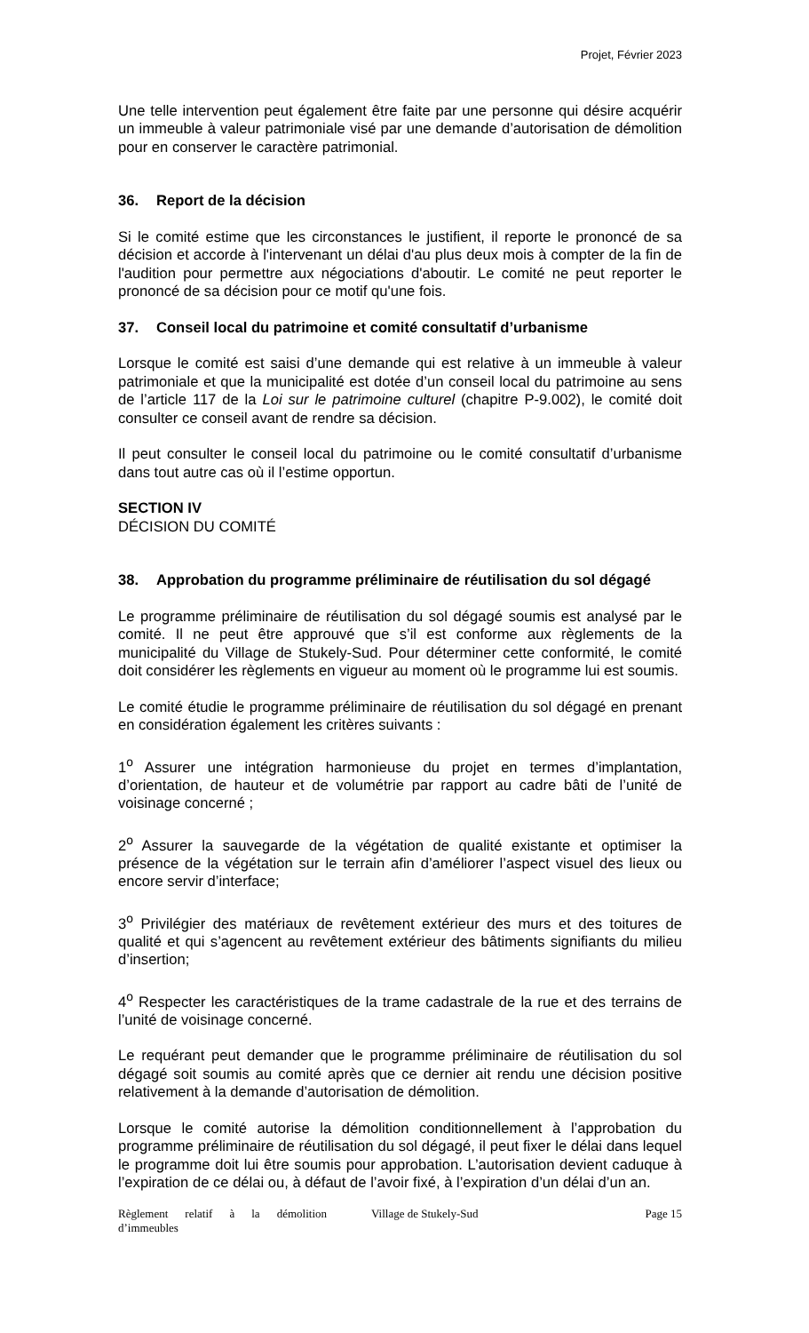Projet, Février 2023
Une telle intervention peut également être faite par une personne qui désire acquérir un immeuble à valeur patrimoniale visé par une demande d’autorisation de démolition pour en conserver le caractère patrimonial.
36. Report de la décision
Si le comité estime que les circonstances le justifient, il reporte le prononcé de sa décision et accorde à l'intervenant un délai d'au plus deux mois à compter de la fin de l'audition pour permettre aux négociations d'aboutir. Le comité ne peut reporter le prononcé de sa décision pour ce motif qu'une fois.
37. Conseil local du patrimoine et comité consultatif d’urbanisme
Lorsque le comité est saisi d’une demande qui est relative à un immeuble à valeur patrimoniale et que la municipalité est dotée d’un conseil local du patrimoine au sens de l’article 117 de la Loi sur le patrimoine culturel (chapitre P-9.002), le comité doit consulter ce conseil avant de rendre sa décision.
Il peut consulter le conseil local du patrimoine ou le comité consultatif d’urbanisme dans tout autre cas où il l’estime opportun.
SECTION IV
DÉCISION DU COMITÉ
38. Approbation du programme préliminaire de réutilisation du sol dégagé
Le programme préliminaire de réutilisation du sol dégagé soumis est analysé par le comité. Il ne peut être approuvé que s’il est conforme aux règlements de la municipalité du Village de Stukely-Sud. Pour déterminer cette conformité, le comité doit considérer les règlements en vigueur au moment où le programme lui est soumis.
Le comité étudie le programme préliminaire de réutilisation du sol dégagé en prenant en considération également les critères suivants :
1<sup>o</sup> Assurer une intégration harmonieuse du projet en termes d’implantation, d’orientation, de hauteur et de volumétrie par rapport au cadre bâti de l’unité de voisinage concerné ;
2<sup>o</sup> Assurer la sauvegarde de la végétation de qualité existante et optimiser la présence de la végétation sur le terrain afin d’améliorer l’aspect visuel des lieux ou encore servir d’interface;
3<sup>o</sup> Privilégier des matériaux de revêtement extérieur des murs et des toitures de qualité et qui s’agencent au revêtement extérieur des bâtiments signifiants du milieu d’insertion;
4<sup>o</sup> Respecter les caractéristiques de la trame cadastrale de la rue et des terrains de l’unité de voisinage concerné.
Le requérant peut demander que le programme préliminaire de réutilisation du sol dégagé soit soumis au comité après que ce dernier ait rendu une décision positive relativement à la demande d’autorisation de démolition.
Lorsque le comité autorise la démolition conditionnellement à l’approbation du programme préliminaire de réutilisation du sol dégagé, il peut fixer le délai dans lequel le programme doit lui être soumis pour approbation. L’autorisation devient caduque à l’expiration de ce délai ou, à défaut de l’avoir fixé, à l’expiration d’un délai d’un an.
Règlement relatif à la démolition d’immeubles
Village de Stukely-Sud Page 15